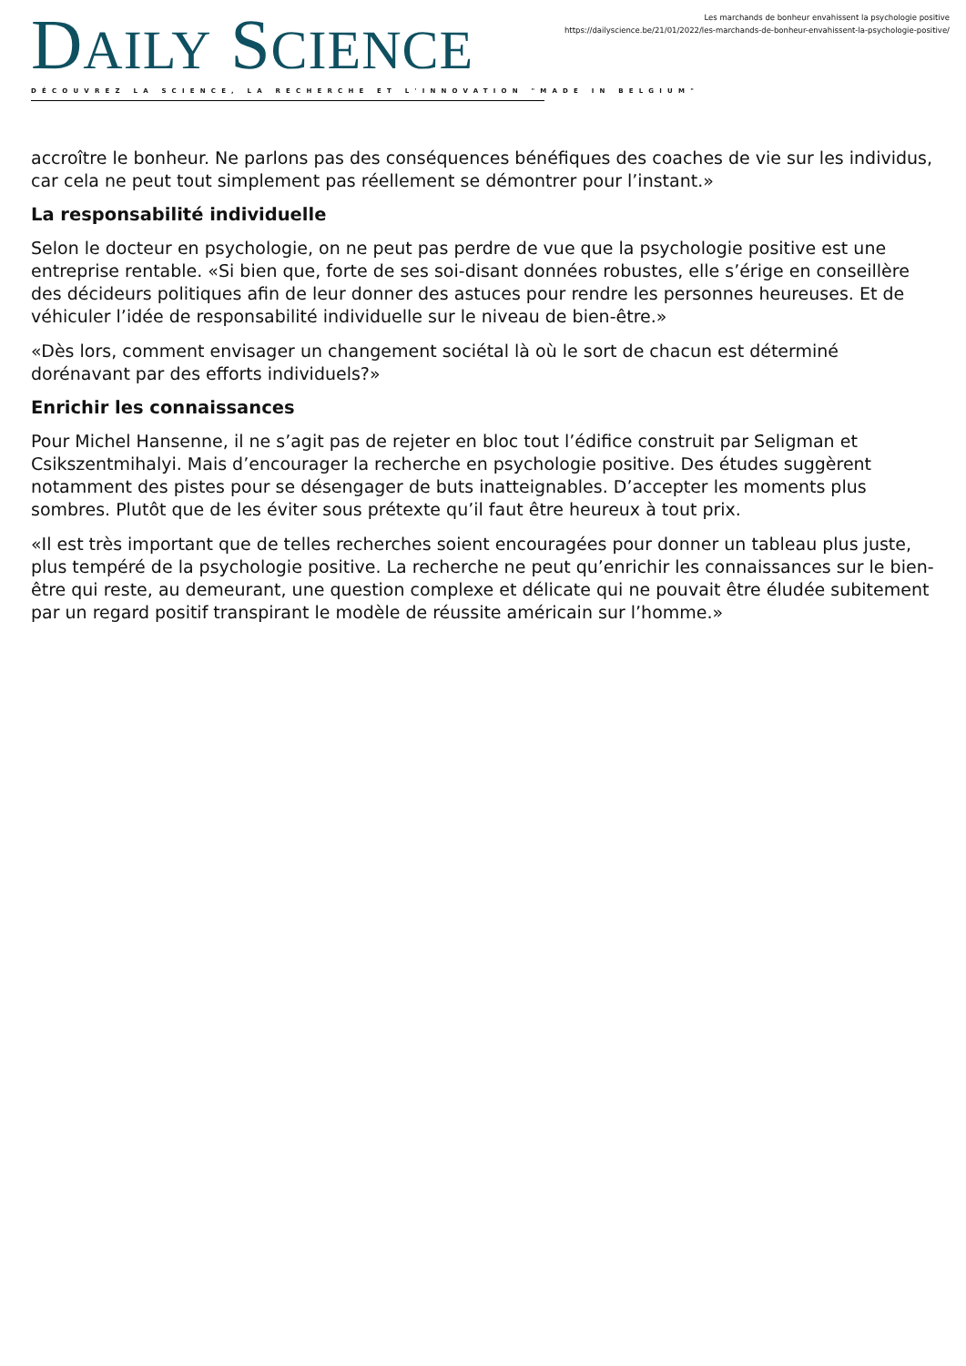DAILY SCIENCE
DÉCOUVREZ LA SCIENCE, LA RECHERCHE ET L'INNOVATION "MADE IN BELGIUM"
Les marchands de bonheur envahissent la psychologie positive
https://dailyscience.be/21/01/2022/les-marchands-de-bonheur-envahissent-la-psychologie-positive/
accroître le bonheur. Ne parlons pas des conséquences bénéfiques des coaches de vie sur les individus, car cela ne peut tout simplement pas réellement se démontrer pour l’instant.»
La responsabilité individuelle
Selon le docteur en psychologie, on ne peut pas perdre de vue que la psychologie positive est une entreprise rentable. «Si bien que, forte de ses soi-disant données robustes, elle s’érige en conseillère des décideurs politiques afin de leur donner des astuces pour rendre les personnes heureuses. Et de véhiculer l’idée de responsabilité individuelle sur le niveau de bien-être.»
«Dès lors, comment envisager un changement sociétal là où le sort de chacun est déterminé dorénavant par des efforts individuels?»
Enrichir les connaissances
Pour Michel Hansenne, il ne s’agit pas de rejeter en bloc tout l’édifice construit par Seligman et Csikszentmihalyi. Mais d’encourager la recherche en psychologie positive. Des études suggèrent notamment des pistes pour se désengager de buts inatteignables. D’accepter les moments plus sombres. Plutôt que de les éviter sous prétexte qu’il faut être heureux à tout prix.
«Il est très important que de telles recherches soient encouragées pour donner un tableau plus juste, plus tempéré de la psychologie positive. La recherche ne peut qu’enrichir les connaissances sur le bien-être qui reste, au demeurant, une question complexe et délicate qui ne pouvait être éludée subitement par un regard positif transpirant le modèle de réussite américain sur l’homme.»